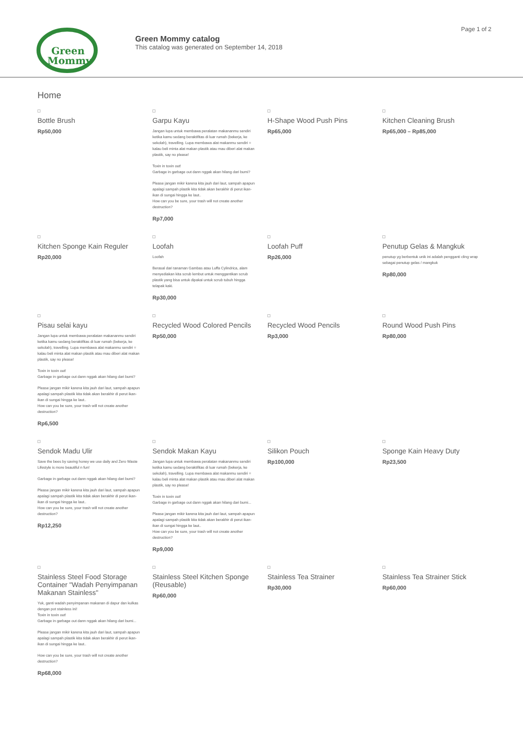Green
Mommy
Green Mommy catalog
This catalog was generated on September 14, 2018
Page 1 of 2
Home
Bottle Brush
Rp50,000
Garpu Kayu
Jangan lupa untuk membawa peralatan makananmu sendiri ketika kamu sedang beraktifitas di luar rumah (bekerja, ke sekolah), travelling. Lupa membawa alat makanmu sendiri = kalau beli minta alat makan plastik atau mau diberi alat makan plastik, say no please!
Toxin in toxin out!
Garbage in garbage out dann nggak akan hilang dari bumi?
Please jangan mikir karena kita jauh dari laut, sampah apapun apalagi sampah plastik kita tidak akan berakhir di perut ikan-ikan di sungai hingga ke laut..
How can you be sure, your trash will not create another destruction?
Rp7,000
H-Shape Wood Push Pins
Rp65,000
Kitchen Cleaning Brush
Rp65,000 – Rp85,000
Kitchen Sponge Kain Reguler
Rp20,000
Loofah
Loofah
Berasal dari tanaman Gambas atau Luffa Cylindrica, alam menyediakan kita scrub lembut untuk menggantikan scrub plastik yang bisa untuk dipakai untuk scrub tubuh hingga telapak kaki.
Rp30,000
Loofah Puff
Rp26,000
Penutup Gelas & Mangkuk
penutup yg berbentuk unik ini adalah pengganti cling wrap sebagai penutup gelas / mangkuk
Rp80,000
Pisau selai kayu
Jangan lupa untuk membawa peralatan makananmu sendiri ketika kamu sedang beraktifitas di luar rumah (bekerja, ke sekolah), travelling. Lupa membawa alat makanmu sendiri = kalau beli minta alat makan plastik atau mau diberi alat makan plastik, say no please!
Toxin in toxin out!
Garbage in garbage out dann nggak akan hilang dari bumi?
Please jangan mikir karena kita jauh dari laut, sampah apapun apalagi sampah plastik kita tidak akan berakhir di perut ikan-ikan di sungai hingga ke laut..
How can you be sure, your trash will not create another destruction?
Rp6,500
Recycled Wood Colored Pencils
Rp50,000
Recycled Wood Pencils
Rp3,000
Round Wood Push Pins
Rp80,000
Sendok Madu Ulir
Save the bees by saving honey we use daily and Zero Waste Lifestyle is more beautiful n fun!
Garbage in garbage out dann nggak akan hilang dari bumi?
Please jangan mikir karena kita jauh dari laut, sampah apapun apalagi sampah plastik kita tidak akan berakhir di perut ikan-ikan di sungai hingga ke laut..
How can you be sure, your trash will not create another destruction?
Rp12,250
Sendok Makan Kayu
Jangan lupa untuk membawa peralatan makananmu sendiri ketika kamu sedang beraktifitas di luar rumah (bekerja, ke sekolah), travelling. Lupa membawa alat makanmu sendiri = kalau beli minta alat makan plastik atau mau diberi alat makan plastik, say no please!
Toxin in toxin out!
Garbage in garbage out dann nggak akan hilang dari bumi...
Please jangan mikir karena kita jauh dari laut, sampah apapun apalagi sampah plastik kita tidak akan berakhir di perut ikan-ikan di sungai hingga ke laut..
How can you be sure, your trash will not create another destruction?
Rp9,000
Silikon Pouch
Rp100,000
Sponge Kain Heavy Duty
Rp23,500
Stainless Steel Food Storage Container "Wadah Penyimpanan Makanan Stainless"
Yuk, ganti wadah penyimpanan makanan di dapur dan kulkas dengan pot stainless ini!
Toxin in toxin out!
Garbage in garbage out dann nggak akan hilang dari bumi...
Please jangan mikir karena kita jauh dari laut, sampah apapun apalagi sampah plastik kita tidak akan berakhir di perut ikan-ikan di sungai hingga ke laut..
How can you be sure, your trash will not create another destruction?
Rp68,000
Stainless Steel Kitchen Sponge (Reusable)
Rp60,000
Stainless Tea Strainer
Rp30,000
Stainless Tea Strainer Stick
Rp60,000